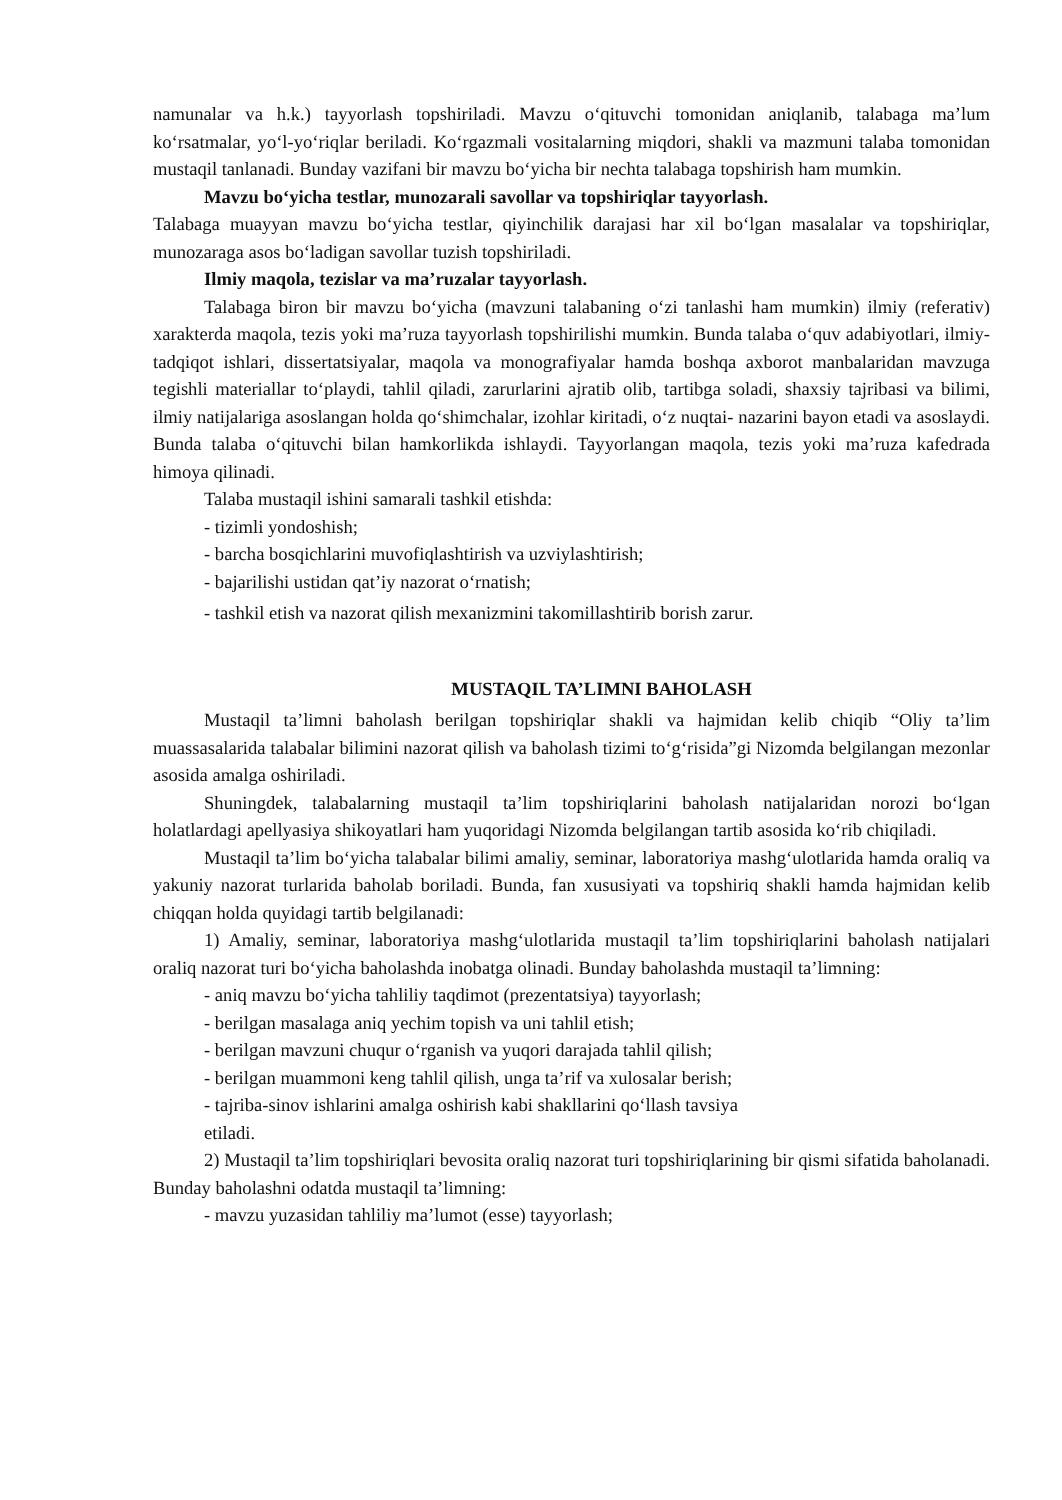namunalar va h.k.) tayyorlash topshiriladi. Mavzu o‘qituvchi tomonidan aniqlanib, talabaga ma’lum ko‘rsatmalar, yo‘l-yo‘riqlar beriladi. Ko‘rgazmali vositalarning miqdori, shakli va mazmuni talaba tomonidan mustaqil tanlanadi. Bunday vazifani bir mavzu bo‘yicha bir nechta talabaga topshirish ham mumkin.
Mavzu bo‘yicha testlar, munozarali savollar va topshiriqlar tayyorlash.
Talabaga muayyan mavzu bo‘yicha testlar, qiyinchilik darajasi har xil bo‘lgan masalalar va topshiriqlar, munozaraga asos bo‘ladigan savollar tuzish topshiriladi.
Ilmiy maqola, tezislar va ma’ruzalar tayyorlash.
Talabaga biron bir mavzu bo‘yicha (mavzuni talabaning o‘zi tanlashi ham mumkin) ilmiy (referativ) xarakterda maqola, tezis yoki ma’ruza tayyorlash topshirilishi mumkin. Bunda talaba o‘quv adabiyotlari, ilmiy-tadqiqot ishlari, dissertatsiyalar, maqola va monografiyalar hamda boshqa axborot manbalaridan mavzuga tegishli materiallar to‘playdi, tahlil qiladi, zarurlarini ajratib olib, tartibga soladi, shaxsiy tajribasi va bilimi, ilmiy natijalariga asoslangan holda qo‘shimchalar, izohlar kiritadi, o‘z nuqtai- nazarini bayon etadi va asoslaydi. Bunda talaba o‘qituvchi bilan hamkorlikda ishlaydi. Tayyorlangan maqola, tezis yoki ma’ruza kafedrada himoya qilinadi.
Talaba mustaqil ishini samarali tashkil etishda:
- tizimli yondoshish;
- barcha bosqichlarini muvofiqlashtirish va uzviylashtirish;
- bajarilishi ustidan qat’iy nazorat o‘rnatish;
- tashkil etish va nazorat qilish mexanizmini takomillashtirib borish zarur.
MUSTAQIL TA’LIMNI BAHOLASH
Mustaqil ta’limni baholash berilgan topshiriqlar shakli va hajmidan kelib chiqib “Oliy ta’lim muassasalarida talabalar bilimini nazorat qilish va baholash tizimi to‘g‘risida”gi Nizomda belgilangan mezonlar asosida amalga oshiriladi.
Shuningdek, talabalarning mustaqil ta’lim topshiriqlarini baholash natijalaridan norozi bo‘lgan holatlardagi apellyasiya shikoyatlari ham yuqoridagi Nizomda belgilangan tartib asosida ko‘rib chiqiladi.
Mustaqil ta’lim bo‘yicha talabalar bilimi amaliy, seminar, laboratoriya mashg‘ulotlarida hamda oraliq va yakuniy nazorat turlarida baholab boriladi. Bunda, fan xususiyati va topshiriq shakli hamda hajmidan kelib chiqqan holda quyidagi tartib belgilanadi:
1) Amaliy, seminar, laboratoriya mashg‘ulotlarida mustaqil ta’lim topshiriqlarini baholash natijalari oraliq nazorat turi bo‘yicha baholashda inobatga olinadi. Bunday baholashda mustaqil ta’limning:
- aniq mavzu bo‘yicha tahliliy taqdimot (prezentatsiya) tayyorlash;
- berilgan masalaga aniq yechim topish va uni tahlil etish;
- berilgan mavzuni chuqur o‘rganish va yuqori darajada tahlil qilish;
- berilgan muammoni keng tahlil qilish, unga ta’rif va xulosalar berish;
- tajriba-sinov ishlarini amalga oshirish kabi shakllarini qo‘llash tavsiya
etiladi.
2) Mustaqil ta’lim topshiriqlari bevosita oraliq nazorat turi topshiriqlarining bir qismi sifatida baholanadi. Bunday baholashni odatda mustaqil ta’limning:
- mavzu yuzasidan tahliliy ma’lumot (esse) tayyorlash;